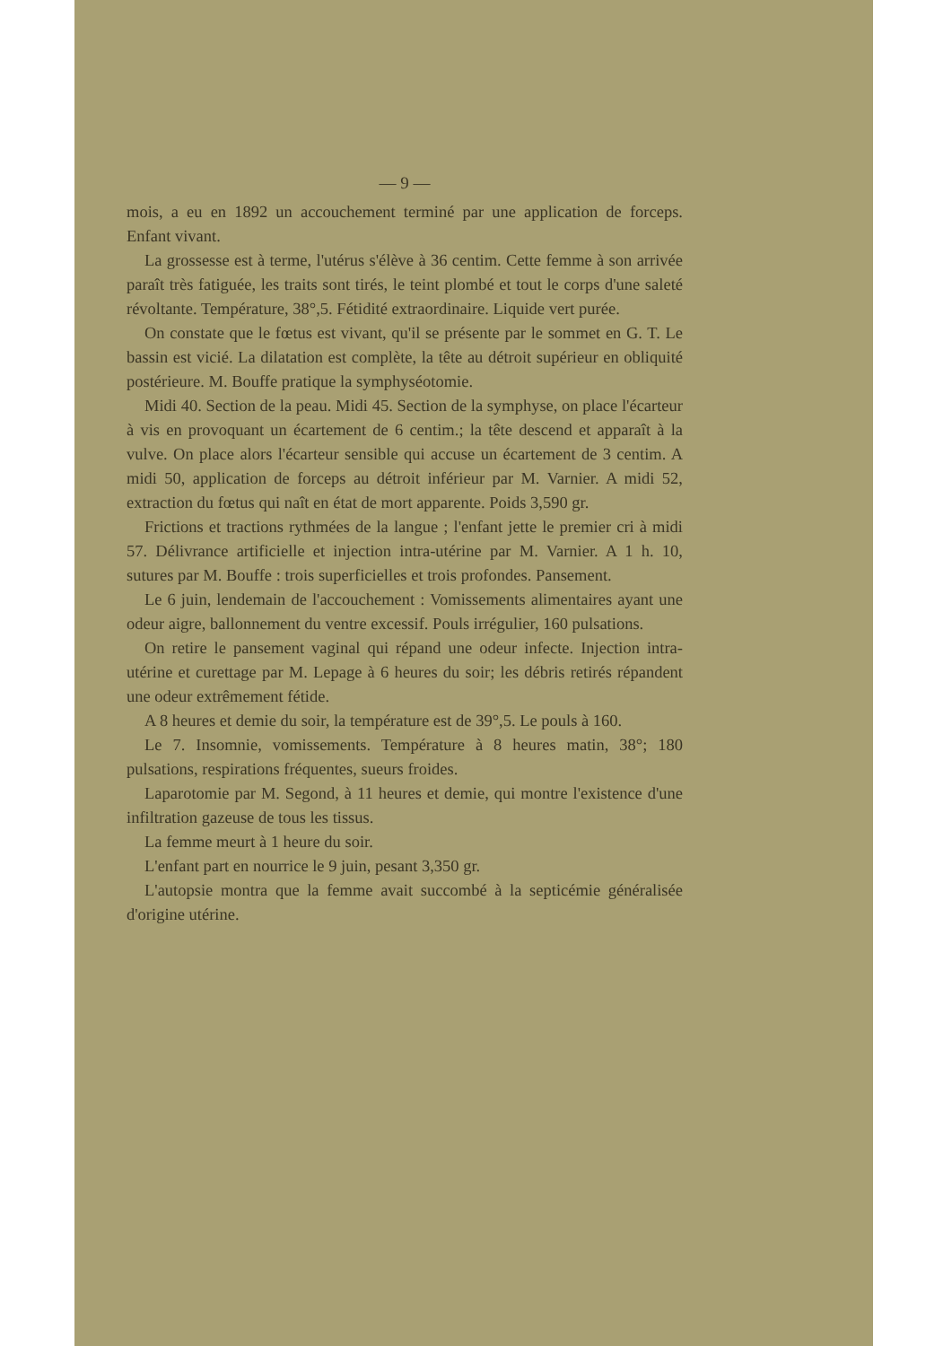— 9 —
mois, a eu en 1892 un accouchement terminé par une application de forceps. Enfant vivant.
La grossesse est à terme, l'utérus s'élève à 36 centim. Cette femme à son arrivée paraît très fatiguée, les traits sont tirés, le teint plombé et tout le corps d'une saleté révoltante. Température, 38°,5. Fétidité extraordinaire. Liquide vert purée.
On constate que le fœtus est vivant, qu'il se présente par le sommet en G. T. Le bassin est vicié. La dilatation est complète, la tête au détroit supérieur en obliquité postérieure. M. Bouffe pratique la symphyséotomie.
Midi 40. Section de la peau. Midi 45. Section de la symphyse, on place l'écarteur à vis en provoquant un écartement de 6 centim.; la tête descend et apparaît à la vulve. On place alors l'écarteur sensible qui accuse un écartement de 3 centim. A midi 50, application de forceps au détroit inférieur par M. Varnier. A midi 52, extraction du fœtus qui naît en état de mort apparente. Poids 3,590 gr.
Frictions et tractions rythmées de la langue ; l'enfant jette le premier cri à midi 57. Délivrance artificielle et injection intra-utérine par M. Varnier. A 1 h. 10, sutures par M. Bouffe : trois superficielles et trois profondes. Pansement.
Le 6 juin, lendemain de l'accouchement : Vomissements alimentaires ayant une odeur aigre, ballonnement du ventre excessif. Pouls irrégulier, 160 pulsations.
On retire le pansement vaginal qui répand une odeur infecte. Injection intra-utérine et curettage par M. Lepage à 6 heures du soir; les débris retirés répandent une odeur extrêmement fétide.
A 8 heures et demie du soir, la température est de 39°,5. Le pouls à 160.
Le 7. Insomnie, vomissements. Température à 8 heures matin, 38°; 180 pulsations, respirations fréquentes, sueurs froides.
Laparotomie par M. Segond, à 11 heures et demie, qui montre l'existence d'une infiltration gazeuse de tous les tissus.
La femme meurt à 1 heure du soir.
L'enfant part en nourrice le 9 juin, pesant 3,350 gr.
L'autopsie montra que la femme avait succombé à la septicémie généralisée d'origine utérine.